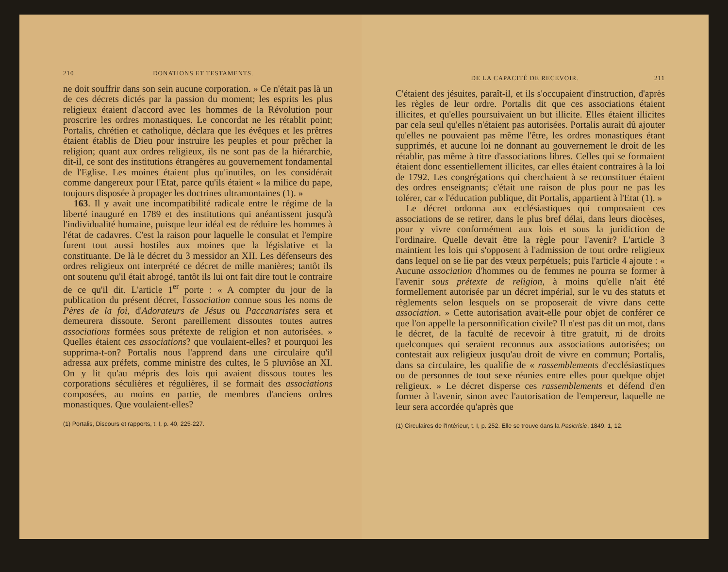210 DONATIONS ET TESTAMENTS.
ne doit souffrir dans son sein aucune corporation. » Ce n'était pas là un de ces décrets dictés par la passion du moment; les esprits les plus religieux étaient d'accord avec les hommes de la Révolution pour proscrire les ordres monastiques. Le concordat ne les rétablit point; Portalis, chrétien et catholique, déclara que les évêques et les prêtres étaient établis de Dieu pour instruire les peuples et pour prêcher la religion; quant aux ordres religieux, ils ne sont pas de la hiérarchie, dit-il, ce sont des institutions étrangères au gouvernement fondamental de l'Eglise. Les moines étaient plus qu'inutiles, on les considérait comme dangereux pour l'Etat, parce qu'ils étaient « la milice du pape, toujours disposée à propager les doctrines ultramontaines (1). »
163. Il y avait une incompatibilité radicale entre le régime de la liberté inauguré en 1789 et des institutions qui anéantissent jusqu'à l'individualité humaine, puisque leur idéal est de réduire les hommes à l'état de cadavres. C'est la raison pour laquelle le consulat et l'empire furent tout aussi hostiles aux moines que la législative et la constituante. De là le décret du 3 messidor an XII. Les défenseurs des ordres religieux ont interprété ce décret de mille manières; tantôt ils ont soutenu qu'il était abrogé, tantôt ils lui ont fait dire tout le contraire de ce qu'il dit. L'article 1<sup>er</sup> porte : « A compter du jour de la publication du présent décret, l'association connue sous les noms de Pères de la foi, d'Adorateurs de Jésus ou Paccanaristes sera et demeurera dissoute. Seront pareillement dissoutes toutes autres associations formées sous prétexte de religion et non autorisées. » Quelles étaient ces associations? que voulaient-elles? et pourquoi les supprima-t-on? Portalis nous l'apprend dans une circulaire qu'il adressa aux préfets, comme ministre des cultes, le 5 pluviôse an XI. On y lit qu'au mépris des lois qui avaient dissous toutes les corporations séculières et régulières, il se formait des associations composées, au moins en partie, de membres d'anciens ordres monastiques. Que voulaient-elles?
(1) Portalis, Discours et rapports, t. I, p. 40, 225-227.
DE LA CAPACITÉ DE RECEVOIR. 211
C'étaient des jésuites, paraît-il, et ils s'occupaient d'instruction, d'après les règles de leur ordre. Portalis dit que ces associations étaient illicites, et qu'elles poursuivaient un but illicite. Elles étaient illicites par cela seul qu'elles n'étaient pas autorisées. Portalis aurait dû ajouter qu'elles ne pouvaient pas même l'être, les ordres monastiques étant supprimés, et aucune loi ne donnant au gouvernement le droit de les rétablir, pas même à titre d'associations libres. Celles qui se formaient étaient donc essentiellement illicites, car elles étaient contraires à la loi de 1792. Les congrégations qui cherchaient à se reconstituer étaient des ordres enseignants; c'était une raison de plus pour ne pas les tolérer, car « l'éducation publique, dit Portalis, appartient à l'Etat (1). »
Le décret ordonna aux ecclésiastiques qui composaient ces associations de se retirer, dans le plus bref délai, dans leurs diocèses, pour y vivre conformément aux lois et sous la juridiction de l'ordinaire. Quelle devait être la règle pour l'avenir? L'article 3 maintient les lois qui s'opposent à l'admission de tout ordre religieux dans lequel on se lie par des vœux perpétuels; puis l'article 4 ajoute : « Aucune association d'hommes ou de femmes ne pourra se former à l'avenir sous prétexte de religion, à moins qu'elle n'ait été formellement autorisée par un décret impérial, sur le vu des statuts et règlements selon lesquels on se proposerait de vivre dans cette association. » Cette autorisation avait-elle pour objet de conférer ce que l'on appelle la personnification civile? Il n'est pas dit un mot, dans le décret, de la faculté de recevoir à titre gratuit, ni de droits quelconques qui seraient reconnus aux associations autorisées; on contestait aux religieux jusqu'au droit de vivre en commun; Portalis, dans sa circulaire, les qualifie de « rassemblements d'ecclésiastiques ou de personnes de tout sexe réunies entre elles pour quelque objet religieux. » Le décret disperse ces rassemblements et défend d'en former à l'avenir, sinon avec l'autorisation de l'empereur, laquelle ne leur sera accordée qu'après que
(1) Circulaires de l'Intérieur, t. I, p. 252. Elle se trouve dans la Pasicrisie, 1849, 1, 12.